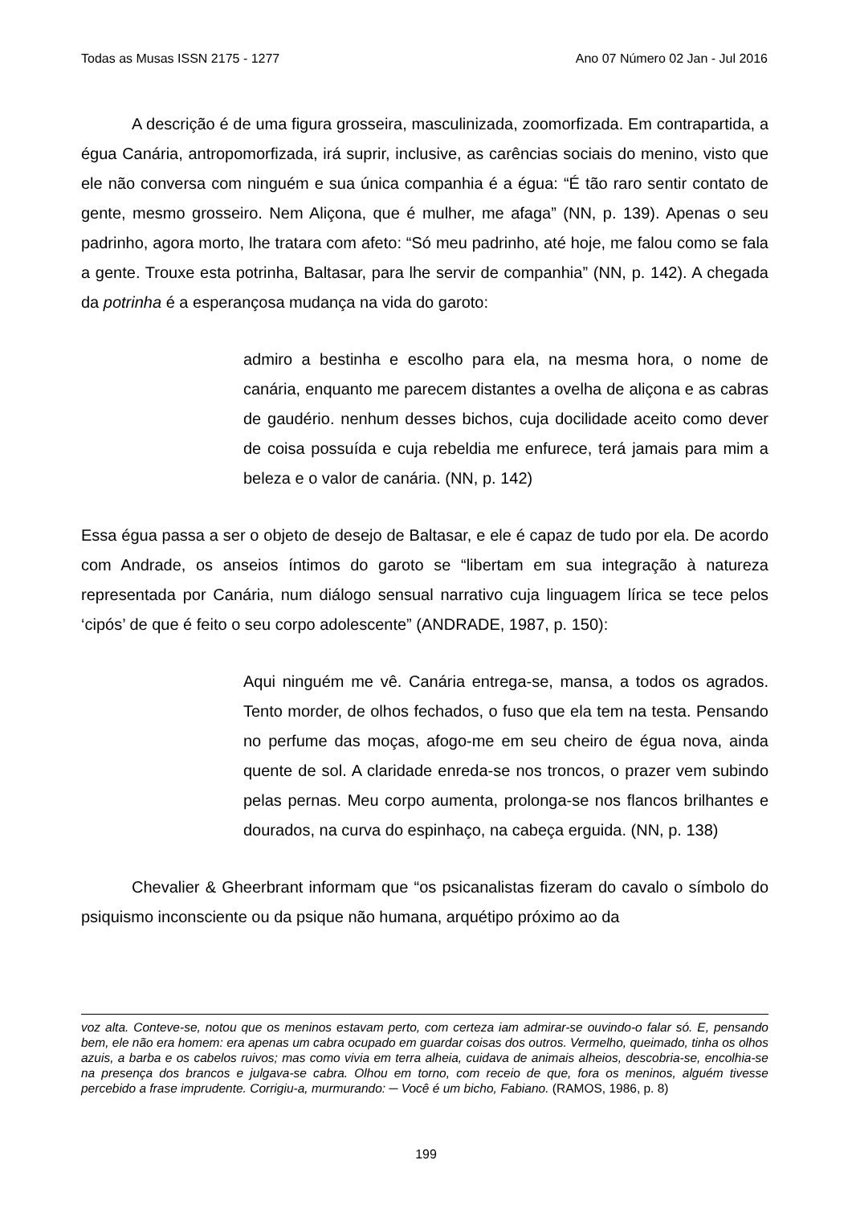Todas as Musas ISSN 2175 - 1277 Ano 07 Número 02 Jan - Jul 2016
A descrição é de uma figura grosseira, masculinizada, zoomorfizada. Em contrapartida, a égua Canária, antropomorfizada, irá suprir, inclusive, as carências sociais do menino, visto que ele não conversa com ninguém e sua única companhia é a égua: “É tão raro sentir contato de gente, mesmo grosseiro. Nem Aliçona, que é mulher, me afaga” (NN, p. 139). Apenas o seu padrinho, agora morto, lhe tratara com afeto: “Só meu padrinho, até hoje, me falou como se fala a gente. Trouxe esta potrinha, Baltasar, para lhe servir de companhia” (NN, p. 142). A chegada da potrinha é a esperançosa mudança na vida do garoto:
admiro a bestinha e escolho para ela, na mesma hora, o nome de canária, enquanto me parecem distantes a ovelha de aliçona e as cabras de gaudério. nenhum desses bichos, cuja docilidade aceito como dever de coisa possuída e cuja rebeldia me enfurece, terá jamais para mim a beleza e o valor de canária. (NN, p. 142)
Essa égua passa a ser o objeto de desejo de Baltasar, e ele é capaz de tudo por ela. De acordo com Andrade, os anseios íntimos do garoto se “libertam em sua integração à natureza representada por Canária, num diálogo sensual narrativo cuja linguagem lírica se tece pelos ‘cipós’ de que é feito o seu corpo adolescente” (ANDRADE, 1987, p. 150):
Aqui ninguém me vê. Canária entrega-se, mansa, a todos os agrados. Tento morder, de olhos fechados, o fuso que ela tem na testa. Pensando no perfume das moças, afogo-me em seu cheiro de égua nova, ainda quente de sol. A claridade enreda-se nos troncos, o prazer vem subindo pelas pernas. Meu corpo aumenta, prolonga-se nos flancos brilhantes e dourados, na curva do espinhaço, na cabeça erguida. (NN, p. 138)
Chevalier & Gheerbrant informam que “os psicanalistas fizeram do cavalo o símbolo do psiquismo inconsciente ou da psique não humana, arquétipo próximo ao da
voz alta. Conteve-se, notou que os meninos estavam perto, com certeza iam admirar-se ouvindo-o falar só. E, pensando bem, ele não era homem: era apenas um cabra ocupado em guardar coisas dos outros. Vermelho, queimado, tinha os olhos azuis, a barba e os cabelos ruivos; mas como vivia em terra alheia, cuidava de animais alheios, descobria-se, encolhia-se na presença dos brancos e julgava-se cabra. Olhou em torno, com receio de que, fora os meninos, alguém tivesse percebido a frase imprudente. Corrigiu-a, murmurando: ─ Você é um bicho, Fabiano. (RAMOS, 1986, p. 8)
199